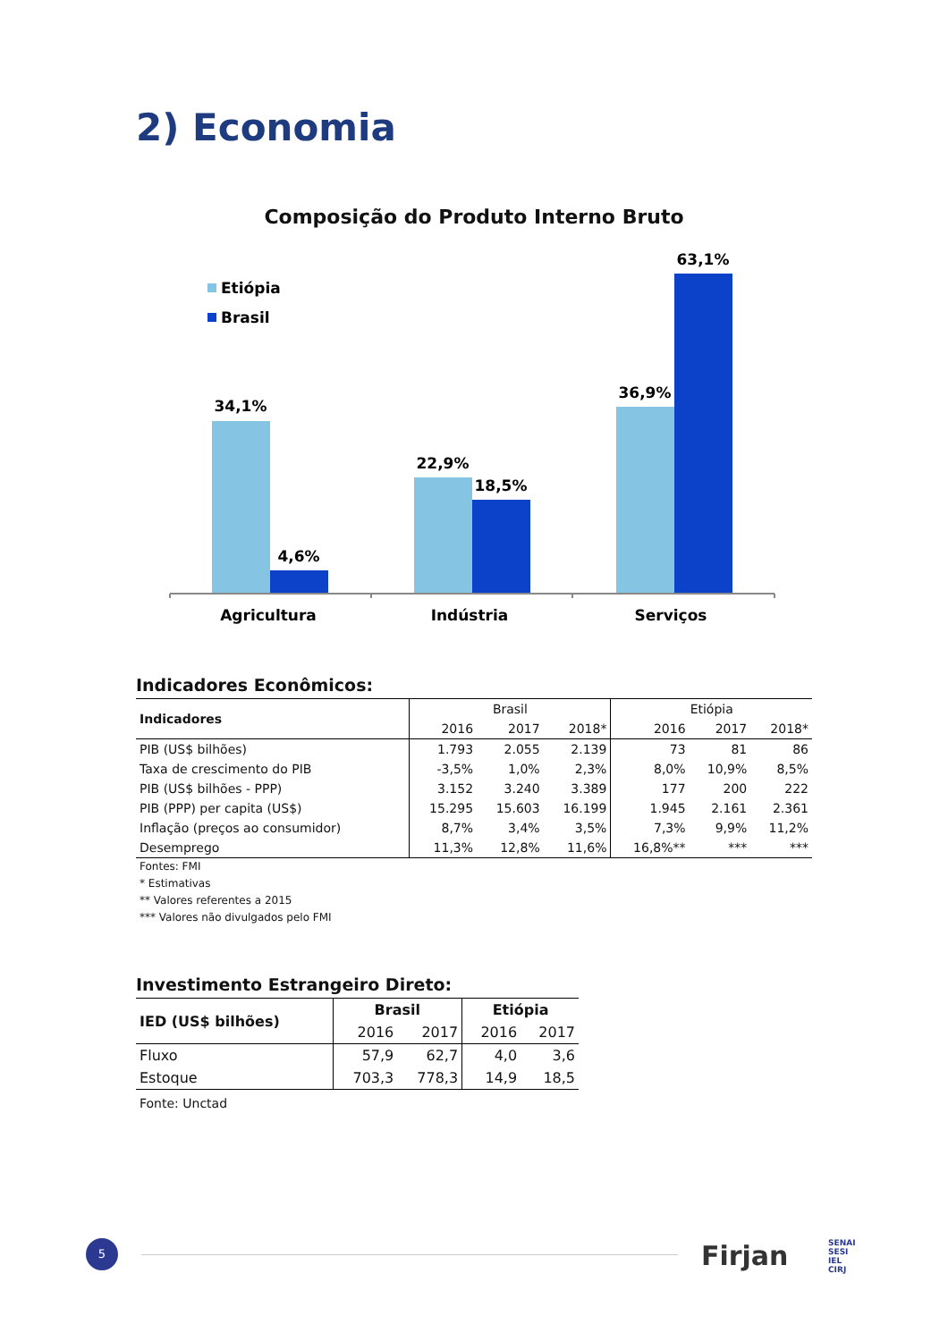2) Economia
Composição do Produto Interno Bruto
Etiópia
Brasil
34,1%
4,6%
22,9%
18,5%
36,9%
63,1%
Agricultura
Indústria
Serviços
Indicadores Econômicos:
| Indicadores | Brasil | | | Etiópia | | |
| --- | --- | --- | --- | --- | --- | --- |
| | 2016 | 2017 | 2018* | 2016 | 2017 | 2018* |
| PIB (US$ bilhões) | 1.793 | 2.055 | 2.139 | 73 | 81 | 86 |
| Taxa de crescimento do PIB | -3,5% | 1,0% | 2,3% | 8,0% | 10,9% | 8,5% |
| PIB (US$ bilhões - PPP) | 3.152 | 3.240 | 3.389 | 177 | 200 | 222 |
| PIB (PPP) per capita (US$) | 15.295 | 15.603 | 16.199 | 1.945 | 2.161 | 2.361 |
| Inflação (preços ao consumidor) | 8,7% | 3,4% | 3,5% | 7,3% | 9,9% | 11,2% |
| Desemprego | 11,3% | 12,8% | 11,6% | 16,8%** | *** | *** |
Fontes: FMI
* Estimativas
** Valores referentes a 2015
*** Valores não divulgados pelo FMI
Investimento Estrangeiro Direto:
| IED (US$ bilhões) | Brasil | | Etiópia | |
| --- | --- | --- | --- | --- |
| | 2016 | 2017 | 2016 | 2017 |
| Fluxo | 57,9 | 62,7 | 4,0 | 3,6 |
| Estoque | 703,3 | 778,3 | 14,9 | 18,5 |
Fonte: Unctad
5 Firjan
SENAI
SESI
IEL
CIRJ